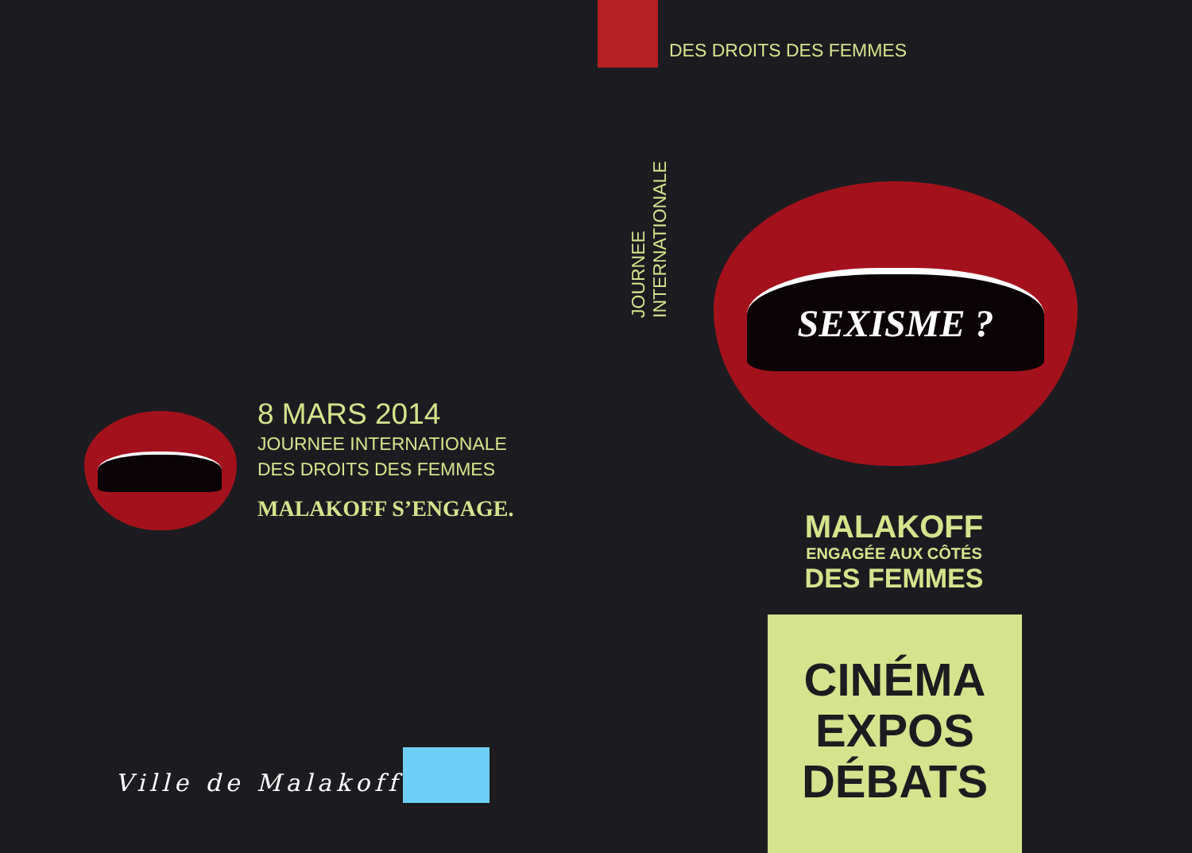8 MARS 2014
JOURNEE INTERNATIONALE
DES DROITS DES FEMMES
MALAKOFF S’ENGAGE.
Ville de Malakoff
DES DROITS DES FEMMES
JOURNEE INTERNATIONALE
SEXISME ?
MALAKOFF
ENGAGÉE AUX CÔTÉS
DES FEMMES
CINÉMA
EXPOS
DÉBATS